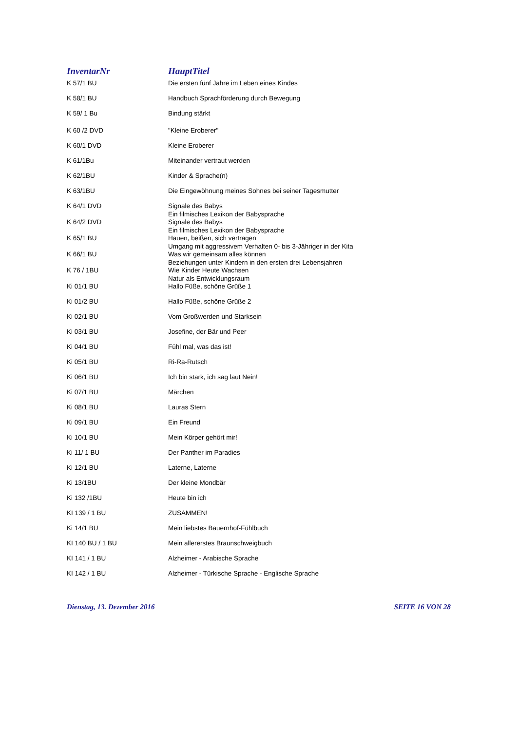| InventarNr | HauptTitel |
| --- | --- |
| K 57/1 BU | Die ersten fünf Jahre im Leben eines Kindes |
| K 58/1 BU | Handbuch Sprachförderung durch Bewegung |
| K 59/ 1 Bu | Bindung stärkt |
| K 60 /2 DVD | "Kleine Eroberer" |
| K 60/1 DVD | Kleine Eroberer |
| K 61/1Bu | Miteinander vertraut werden |
| K 62/1BU | Kinder & Sprache(n) |
| K 63/1BU | Die Eingewöhnung meines Sohnes bei seiner Tagesmutter |
| K 64/1 DVD | Signale des Babys Ein filmisches Lexikon der Babysprache |
| K 64/2 DVD | Signale des Babys Ein filmisches Lexikon der Babysprache |
| K 65/1 BU | Hauen, beißen, sich vertragen Umgang mit aggressivem Verhalten 0- bis 3-Jähriger in der Kita |
| K 66/1 BU | Was wir gemeinsam alles können Beziehungen unter Kindern in den ersten drei Lebensjahren |
| K 76 / 1BU | Wie Kinder Heute Wachsen Natur als Entwicklungsraum |
| Ki 01/1 BU | Hallo Füße, schöne Grüße 1 |
| Ki 01/2 BU | Hallo Füße, schöne Grüße 2 |
| Ki 02/1 BU | Vom Großwerden und Starksein |
| Ki 03/1 BU | Josefine, der Bär und Peer |
| Ki 04/1 BU | Fühl mal, was das ist! |
| Ki 05/1 BU | Ri-Ra-Rutsch |
| Ki 06/1 BU | Ich bin stark, ich sag laut Nein! |
| Ki 07/1 BU | Märchen |
| Ki 08/1 BU | Lauras Stern |
| Ki 09/1 BU | Ein Freund |
| Ki 10/1 BU | Mein Körper gehört mir! |
| Ki 11/ 1 BU | Der Panther im Paradies |
| Ki 12/1 BU | Laterne, Laterne |
| Ki 13/1BU | Der kleine Mondbär |
| Ki 132 /1BU | Heute bin ich |
| KI 139 / 1 BU | ZUSAMMEN! |
| Ki 14/1 BU | Mein liebstes Bauernhof-Fühlbuch |
| KI 140 BU / 1 BU | Mein allererstes Braunschweigbuch |
| KI 141 / 1 BU | Alzheimer - Arabische Sprache |
| KI 142 / 1 BU | Alzheimer - Türkische Sprache - Englische Sprache |
Dienstag, 13. Dezember 2016 SEITE 16 VON 28